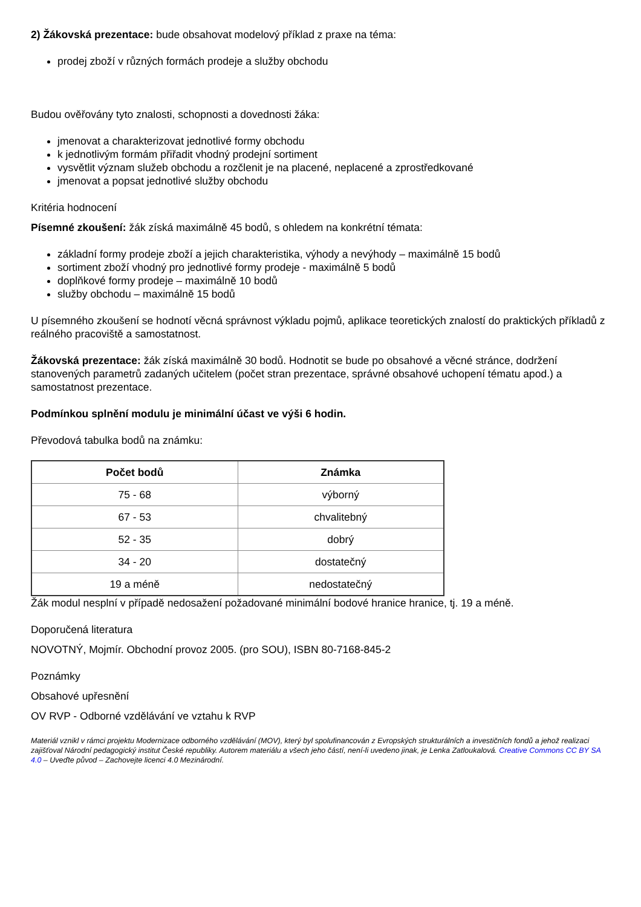2) Žákovská prezentace: bude obsahovat modelový příklad z praxe na téma:
prodej zboží v různých formách prodeje a služby obchodu
Budou ověřovány tyto znalosti, schopnosti a dovednosti žáka:
jmenovat a charakterizovat jednotlivé formy obchodu
k jednotlivým formám přiřadit vhodný prodejní sortiment
vysvětlit význam služeb obchodu a rozčlenit je na placené, neplacené a zprostředkované
jmenovat a popsat jednotlivé služby obchodu
Kritéria hodnocení
Písemné zkoušení: žák získá maximálně 45 bodů, s ohledem na konkrétní témata:
základní formy prodeje zboží a jejich charakteristika, výhody a nevýhody – maximálně 15 bodů
sortiment zboží vhodný pro jednotlivé formy prodeje - maximálně 5 bodů
doplňkové formy prodeje – maximálně 10 bodů
služby obchodu – maximálně 15 bodů
U písemného zkoušení se hodnotí věcná správnost výkladu pojmů, aplikace teoretických znalostí do praktických příkladů z reálného pracoviště a samostatnost.
Žákovská prezentace: žák získá maximálně 30 bodů. Hodnotit se bude po obsahové a věcné stránce, dodržení stanovených parametrů zadaných učitelem (počet stran prezentace, správné obsahové uchopení tématu apod.) a samostatnost prezentace.
Podmínkou splnění modulu je minimální účast ve výši 6 hodin.
Převodová tabulka bodů na známku:
| Počet bodů | Známka |
| --- | --- |
| 75 - 68 | výborný |
| 67 - 53 | chvalitebný |
| 52 - 35 | dobrý |
| 34 - 20 | dostatečný |
| 19 a méně | nedostatečný |
Žák modul nesplní v případě nedosažení požadované minimální bodové hranice hranice, tj. 19 a méně.
Doporučená literatura
NOVOTNÝ, Mojmír. Obchodní provoz 2005. (pro SOU), ISBN 80-7168-845-2
Poznámky
Obsahové upřesnění
OV RVP - Odborné vzdělávání ve vztahu k RVP
Materiál vznikl v rámci projektu Modernizace odborného vzdělávání (MOV), který byl spolufinancován z Evropských strukturálních a investičních fondů a jehož realizaci zajišťoval Národní pedagogický institut České republiky. Autorem materiálu a všech jeho částí, není-li uvedeno jinak, je Lenka Zatloukalová. Creative Commons CC BY SA 4.0 – Uveďte původ – Zachovejte licenci 4.0 Mezinárodní.